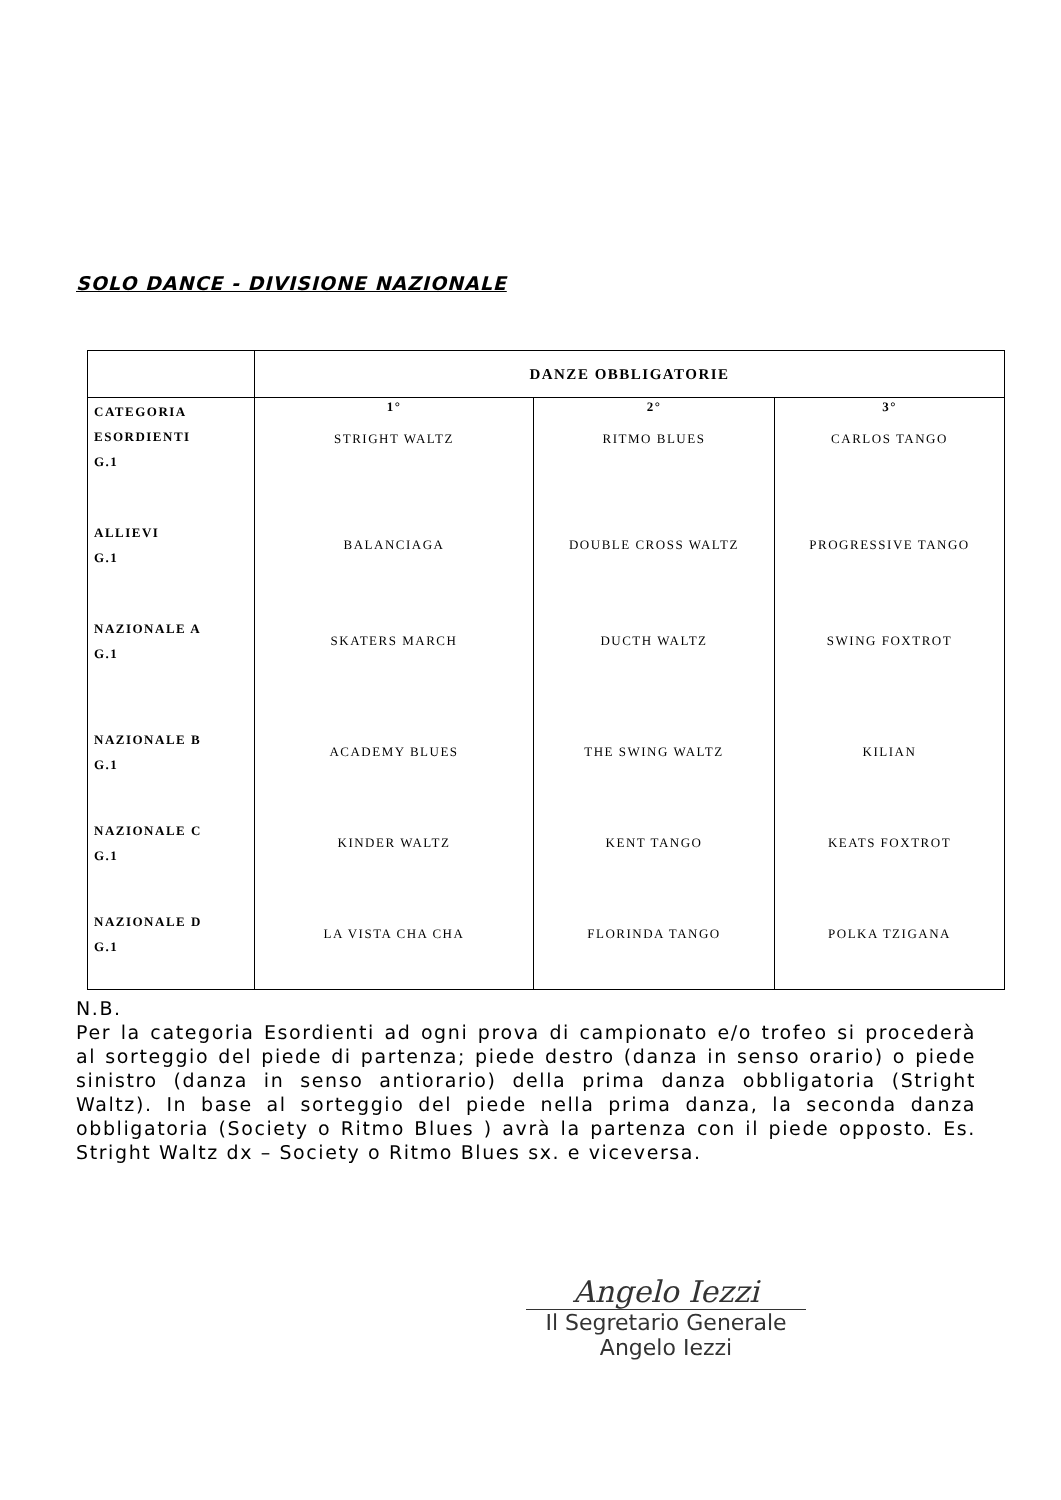SOLO DANCE - DIVISIONE NAZIONALE
| | DANZE OBBLIGATORIE | | |
| --- | --- | --- | --- |
| CATEGORIA ESORDIENTI G.1 | 1° STRIGHT WALTZ | 2° RITMO BLUES | 3° CARLOS TANGO |
| ALLIEVI G.1 | BALANCIAGA | DOUBLE CROSS WALTZ | PROGRESSIVE TANGO |
| NAZIONALE A G.1 | SKATERS MARCH | DUCTH WALTZ | SWING FOXTROT |
| NAZIONALE B G.1 | ACADEMY BLUES | THE SWING WALTZ | KILIAN |
| NAZIONALE C G.1 | KINDER WALTZ | KENT TANGO | KEATS FOXTROT |
| NAZIONALE D G.1 | LA VISTA CHA CHA | FLORINDA TANGO | POLKA TZIGANA |
N.B.
Per la categoria Esordienti ad ogni prova di campionato e/o trofeo si procederà al sorteggio del piede di partenza; piede destro (danza in senso orario) o piede sinistro (danza in senso antiorario) della prima danza obbligatoria (Stright Waltz). In base al sorteggio del piede nella prima danza, la seconda danza obbligatoria (Society o Ritmo Blues ) avrà la partenza con il piede opposto. Es. Stright Waltz dx – Society o Ritmo Blues sx. e viceversa.
Angelo Iezzi
Il Segretario Generale
Angelo Iezzi